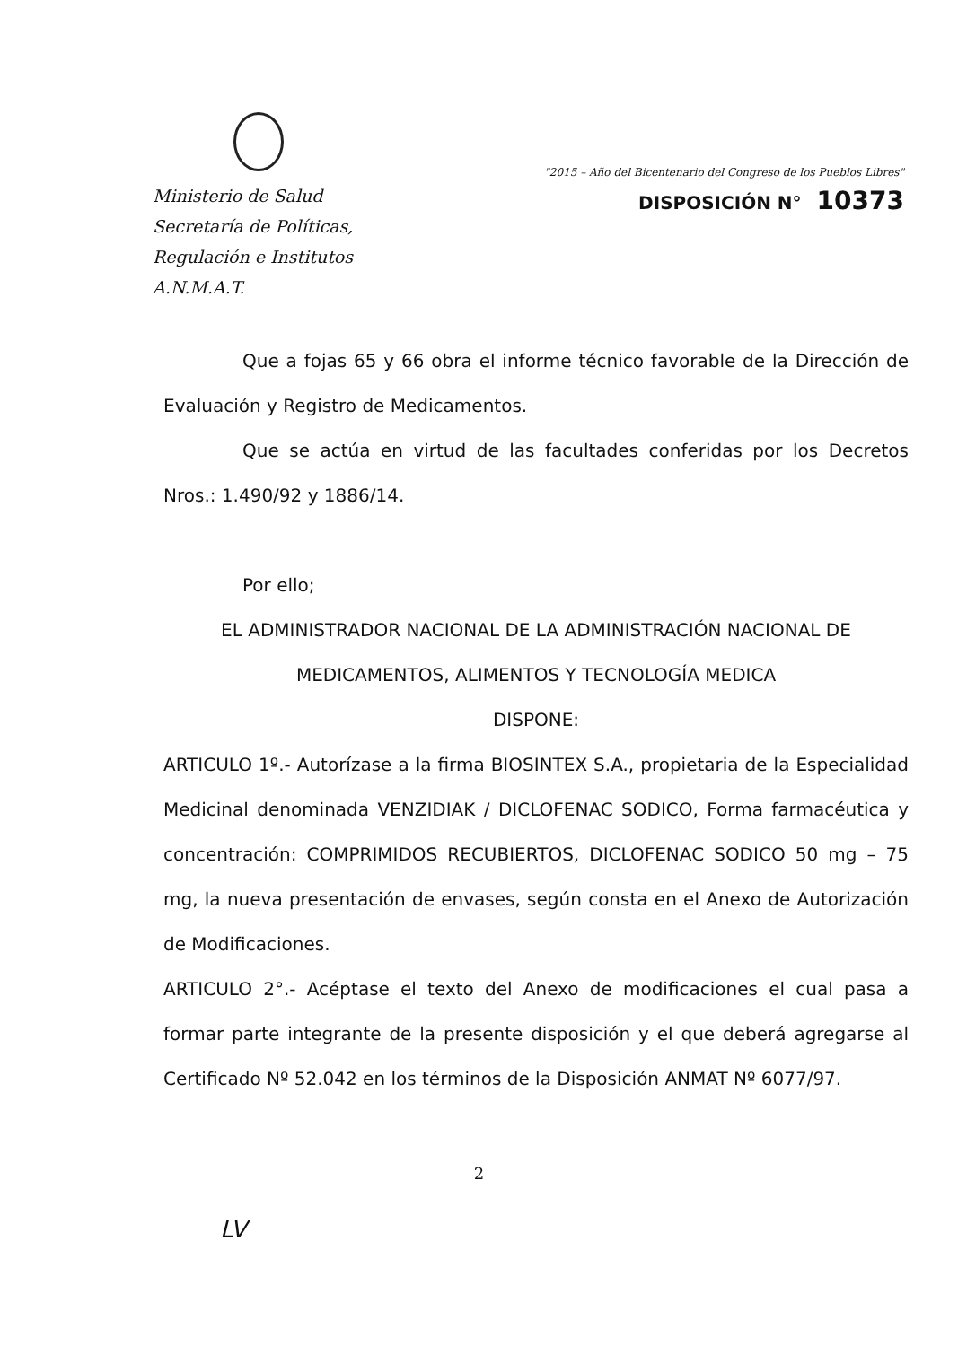Ministerio de Salud
Secretaría de Políticas,
Regulación e Institutos
A.N.M.A.T.
"2015 – Año del Bicentenario del Congreso de los Pueblos Libres"
DISPOSICIÓN N° 10373
Que a fojas 65 y 66 obra el informe técnico favorable de la Dirección de Evaluación y Registro de Medicamentos.
Que se actúa en virtud de las facultades conferidas por los Decretos Nros.: 1.490/92 y 1886/14.
Por ello;
EL ADMINISTRADOR NACIONAL DE LA ADMINISTRACIÓN NACIONAL DE MEDICAMENTOS, ALIMENTOS Y TECNOLOGÍA MEDICA
DISPONE:
ARTICULO 1º.- Autorízase a la firma BIOSINTEX S.A., propietaria de la Especialidad Medicinal denominada VENZIDIAK / DICLOFENAC SODICO, Forma farmacéutica y concentración: COMPRIMIDOS RECUBIERTOS, DICLOFENAC SODICO 50 mg – 75 mg, la nueva presentación de envases, según consta en el Anexo de Autorización de Modificaciones.
ARTICULO 2°.- Acéptase el texto del Anexo de modificaciones el cual pasa a formar parte integrante de la presente disposición y el que deberá agregarse al Certificado Nº 52.042 en los términos de la Disposición ANMAT Nº 6077/97.
2
LV